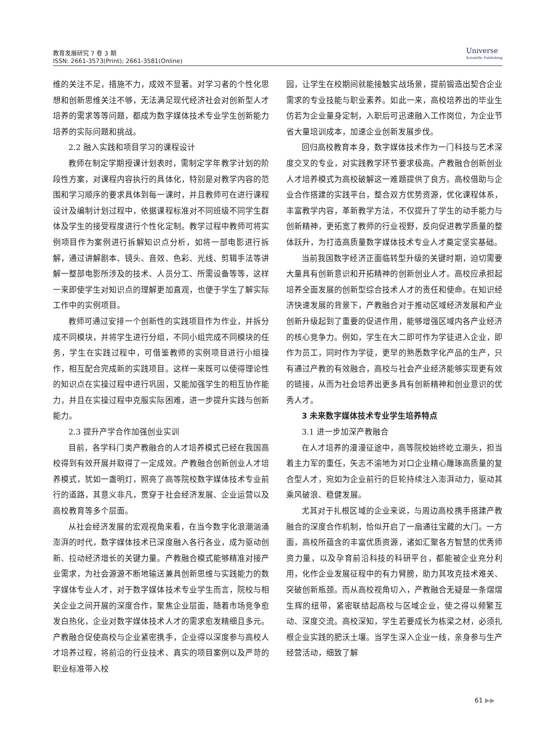教育发展研究 7 卷 3 期
ISSN: 2661-3573(Print); 2661-3581(Online)
Universe
Scientific Publishing
维的关注不足，措施不力，成效不显著。对学习者的个性化思想和创新思维关注不够，无法满足现代经济社会对创新型人才培养的需求等等问题，都成为数字媒体技术专业学生创新能力培养的实际问题和挑战。
2.2 融入实践和项目学习的课程设计
教师在制定学期授课计划表时，需制定学年教学计划的阶段性方案，对课程内容执行的具体化，特别是对教学内容的范围和学习顺序的要求具体到每一课时，并且教师可在进行课程设计及编制计划过程中，依据课程标准对不同班级不同学生群体及学生的接受程度进行个性化定制。教学过程中教师可将实例项目作为案例进行拆解知识点分析，如将一部电影进行拆解，通过讲解剧本、镜头、音效、色彩、光线、剪辑手法等讲解一整部电影所涉及的技术、人员分工、所需设备等等，这样一来即使学生对知识点的理解更加直观，也便于学生了解实际工作中的实例项目。
教师可通过安排一个创新性的实践项目作为作业，并拆分成不同模块，并将学生进行分组，不同小组完成不同模块的任务，学生在实践过程中，可借鉴教师的实例项目进行小组操作，相互配合完成新的实践项目。这样一来既可以使得理论性的知识点在实操过程中进行巩固，又能加强学生的相互协作能力，并且在实操过程中克服实际困难，进一步提升实践与创新能力。
2.3 提升产学合作加强创业实训
目前，各学科门类产教融合的人才培养模式已经在我国高校得到有效开展并取得了一定成效。产教融合创新创业人才培养模式，犹如一盏明灯，照亮了高等院校数字媒体技术专业前行的道路，其意义非凡，贯穿于社会经济发展、企业运营以及高校教育等多个层面。
从社会经济发展的宏观视角来看，在当今数字化浪潮汹涌澎湃的时代，数字媒体技术已深度融入各行各业，成为驱动创新、拉动经济增长的关键力量。产教融合模式能够精准对接产业需求，为社会源源不断地输送兼具创新思维与实践能力的数字媒体专业人才，对于数字媒体技术专业学生而言，院校与相关企业之间开展的深度合作，聚焦企业层面，随着市场竞争愈发白热化，企业对数字媒体技术人才的需求愈发精细且多元。产教融合促使高校与企业紧密携手，企业得以深度参与高校人才培养过程，将前沿的行业技术、真实的项目案例以及严苛的职业标准带入校
园，让学生在校期间就能接触实战场景，提前锻造出契合企业需求的专业技能与职业素养。如此一来，高校培养出的毕业生仿若为企业量身定制，入职后可迅速融入工作岗位，为企业节省大量培训成本，加速企业创新发展步伐。
回归高校教育本身，数字媒体技术作为一门科技与艺术深度交叉的专业，对实践教学环节要求极高。产教融合创新创业人才培养模式为高校破解这一难题提供了良方。高校借助与企业合作搭建的实践平台，整合双方优势资源，优化课程体系，丰富教学内容，革新教学方法，不仅提升了学生的动手能力与创新精神，更拓宽了教师的行业视野，反向促进教学质量的整体跃升，为打造高质量数字媒体技术专业人才奠定坚实基础。
当前我国数字经济正面临转型升级的关键时期，迫切需要大量具有创新意识和开拓精神的创新创业人才。高校应承担起培养全面发展的创新型综合技术人才的责任和使命。在知识经济快速发展的背景下，产教融合对于推动区域经济发展和产业创新升级起到了重要的促进作用，能够增强区域内各产业经济的核心竞争力。例如，学生在大二即可作为学徒进入企业，即作为员工，同时作为学徒，更早的熟悉数字化产品的生产，只有通过产教的有效融合，高校与社会产业经济能够实现更有效的链接，从而为社会培养出更多具有创新精神和创业意识的优秀人才。
3 未来数字媒体技术专业学生培养特点
3.1 进一步加深产教融合
在人才培养的漫漫征途中，高等院校始终屹立潮头，担当着主力军的重任，矢志不渝地为对口企业精心雕琢高质量的复合型人才，宛如为企业前行的巨轮持续注入澎湃动力，驱动其乘风破浪、稳健发展。
尤其对于扎根区域的企业来说，与周边高校携手搭建产教融合的深度合作机制，恰似开启了一扇通往宝藏的大门。一方面，高校所蕴含的丰富优质资源，诸如汇聚各方智慧的优秀师资力量，以及孕育前沿科技的科研平台，都能被企业充分利用，化作企业发展征程中的有力臂膀，助力其攻克技术难关、突破创新瓶颈。而从高校视角切入，产教融合无疑是一条熠熠生辉的纽带，紧密联结起高校与区域企业，使之得以频繁互动、深度交流。高校深知，学生若要成长为栋梁之材，必须扎根企业实践的肥沃土壤。当学生深入企业一线，亲身参与生产经营活动，细致了解
61 ▶▶